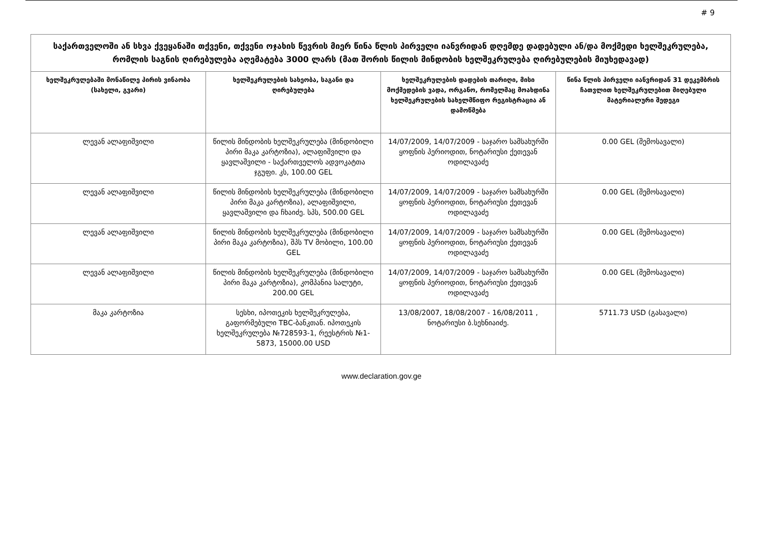# 9
| საქართველოში ან სხვა ქვეყანაში თქვენი, თქვენი ოჯახის წევრის მიერ წინა წლის პირველი იანვრიდან დღემდე დადებული ან/და მოქმედი ხელშეკრულება, რომლის საგნის ღირებულება აღემატება 3000 ლარს (მათ შორის წილის მინდობის ხელშეკრულება ღირებულების მიუხედავად) | | | |
| --- | --- | --- | --- |
| ხელშეკრულებაში მონაწილე პირის ვინაობა (სახელი, გვარი) | ხელშეკრულების სახეობა, საგანი და ღირებულება | ხელშეკრულების დადების თარიღი, მისი მოქმედების ვადა, ორგანო, რომელმაც მოახდინა ხელშეკრულების სახელმწიფო რეგისტრაცია ან დამოწმება | წინა წლის პირველი იანვრიდან 31 დეკემბრის ჩათვლით ხელშეკრულებით მიღებული მატერიალური შედეგი |
| ლევან ალაფიშვილი | წილის მინდობის ხელშეკრულება (მინდობილი პირი მაკა კარტოზია), ალაფიშვილი და ყავლაშვილი - საქართველოს ადვოკატთა ჯგუფი. კს, 100.00 GEL | 14/07/2009, 14/07/2009 - საჯარო სამსახურში ყოფნის პერიოდით, ნოტარიუსი ქეთევან ოდილავაძე | 0.00 GEL (შემოსავალი) |
| ლევან ალაფიშვილი | წილის მინდობის ხელშეკრულება (მინდობილი პირი მაკა კარტოზია), ალაფიშვილი, ყავლაშვილი და ჩხაიძე. სპს, 500.00 GEL | 14/07/2009, 14/07/2009 - საჯარო სამსახურში ყოფნის პერიოდით, ნოტარიუსი ქეთევან ოდილავაძე | 0.00 GEL (შემოსავალი) |
| ლევან ალაფიშვილი | წილის მინდობის ხელშეკრულება (მინდობილი პირი მაკა კარტოზია), შპს TV მობილი, 100.00 GEL | 14/07/2009, 14/07/2009 - საჯარო სამსახურში ყოფნის პერიოდით, ნოტარიუსი ქეთევან ოდილავაძე | 0.00 GEL (შემოსავალი) |
| ლევან ალაფიშვილი | წილის მინდობის ხელშეკრულება (მინდობილი პირი მაკა კარტოზია), კომპანია სალუტი, 200.00 GEL | 14/07/2009, 14/07/2009 - საჯარო სამსახურში ყოფნის პერიოდით, ნოტარიუსი ქეთევან ოდილავაძე | 0.00 GEL (შემოსავალი) |
| მაკა კარტოზია | სესხი, იპოთეკის ხელშეკრულება, გაფორმებული TBC-ბანკთან. იპოთეკის ხელშეკრულება №728593-1, რეესტრის №1-5873, 15000.00 USD | 13/08/2007, 18/08/2007 - 16/08/2011 , ნოტარიუსი ბ.სეხნიაიძე. | 5711.73 USD (გასავალი) |
www.declaration.gov.ge